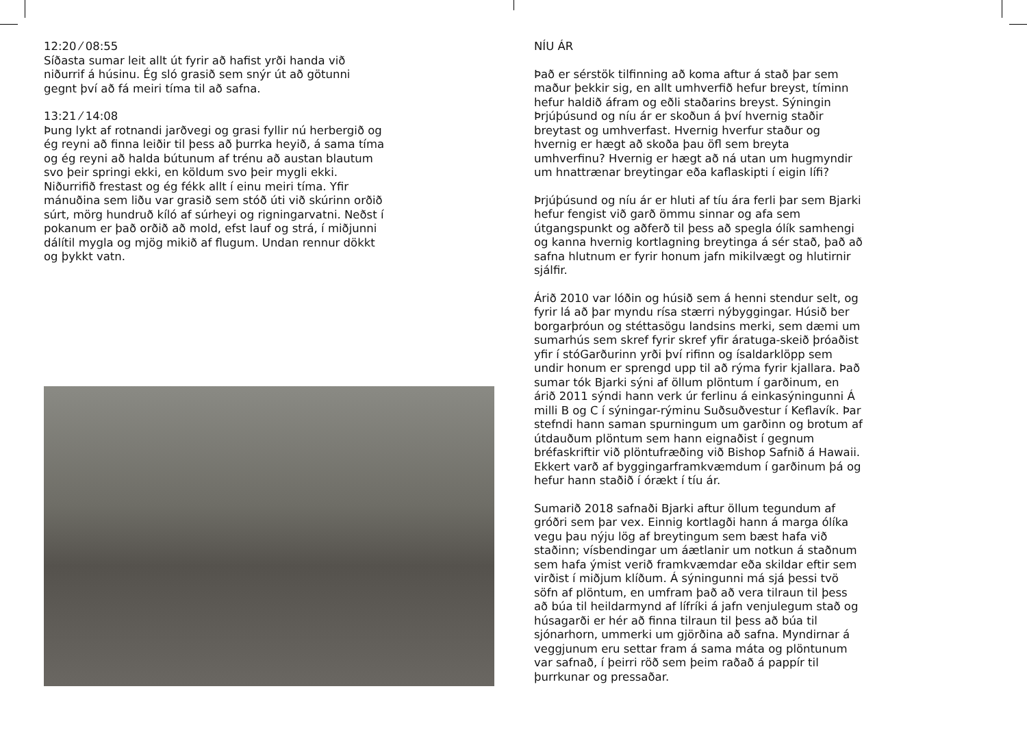12:20 ⁄ 08:55
Síðasta sumar leit allt út fyrir að hafist yrði handa við niðurrif á húsinu. Ég sló grasið sem snýr út að götunni gegnt því að fá meiri tíma til að safna.
13:21 ⁄ 14:08
Þung lykt af rotnandi jarðvegi og grasi fyllir nú herbergið og ég reyni að finna leiðir til þess að þurrka heyið, á sama tíma og ég reyni að halda bútunum af trénu að austan blautum svo þeir springi ekki, en köldum svo þeir mygli ekki. Niðurrifið frestast og ég fékk allt í einu meiri tíma. Yfir mánuðina sem liðu var grasið sem stóð úti við skúrinn orðið súrt, mörg hundruð kíló af súrheyi og rigningarvatni. Neðst í pokanum er það orðið að mold, efst lauf og strá, í miðjunni dálítil mygla og mjög mikið af flugum. Undan rennur dökkt og þykkt vatn.
NÍU ÁR
Það er sérstök tilfinning að koma aftur á stað þar sem maður þekkir sig, en allt umhverfið hefur breyst, tíminn hefur haldið áfram og eðli staðarins breyst. Sýningin Þrjúþúsund og níu ár er skoðun á því hvernig staðir breytast og umhverfast. Hvernig hverfur staður og hvernig er hægt að skoða þau öfl sem breyta umhverfinu? Hvernig er hægt að ná utan um hugmyndir um hnattrænar breytingar eða kaflaskipti í eigin lífi?
Þrjúþúsund og níu ár er hluti af tíu ára ferli þar sem Bjarki hefur fengist við garð ömmu sinnar og afa sem útgangspunkt og aðferð til þess að spegla ólík samhengi og kanna hvernig kortlagning breytinga á sér stað, það að safna hlutnum er fyrir honum jafn mikilvægt og hlutirnir sjálfir.
Árið 2010 var lóðin og húsið sem á henni stendur selt, og fyrir lá að þar myndu rísa stærri nýbyggingar. Húsið ber borgarþróun og stéttasögu landsins merki, sem dæmi um sumarhús sem skref fyrir skref yfir áratuga-skeið þróaðist yfir í stóGarðurinn yrði því rifinn og ísaldarklöpp sem undir honum er sprengd upp til að rýma fyrir kjallara. Það sumar tók Bjarki sýni af öllum plöntum í garðinum, en árið 2011 sýndi hann verk úr ferlinu á einkasýningunni Á milli B og C í sýningar-rýminu Suðsuðvestur í Keflavík. Þar stefndi hann saman spurningum um garðinn og brotum af útdauðum plöntum sem hann eignaðist í gegnum bréfaskriftir við plöntufræðing við Bishop Safnið á Hawaii. Ekkert varð af byggingarframkvæmdum í garðinum þá og hefur hann staðið í órækt í tíu ár.
Sumarið 2018 safnaði Bjarki aftur öllum tegundum af gróðri sem þar vex. Einnig kortlagði hann á marga ólíka vegu þau nýju lög af breytingum sem bæst hafa við staðinn; vísbendingar um áætlanir um notkun á staðnum sem hafa ýmist verið framkvæmdar eða skildar eftir sem virðist í miðjum klíðum. Á sýningunni má sjá þessi tvö söfn af plöntum, en umfram það að vera tilraun til þess að búa til heildarmynd af lífríki á jafn venjulegum stað og húsagarði er hér að finna tilraun til þess að búa til sjónarhorn, ummerki um gjörðina að safna. Myndirnar á veggjunum eru settar fram á sama máta og plöntunum var safnað, í þeirri röð sem þeim raðað á pappír til þurrkunar og pressaðar.